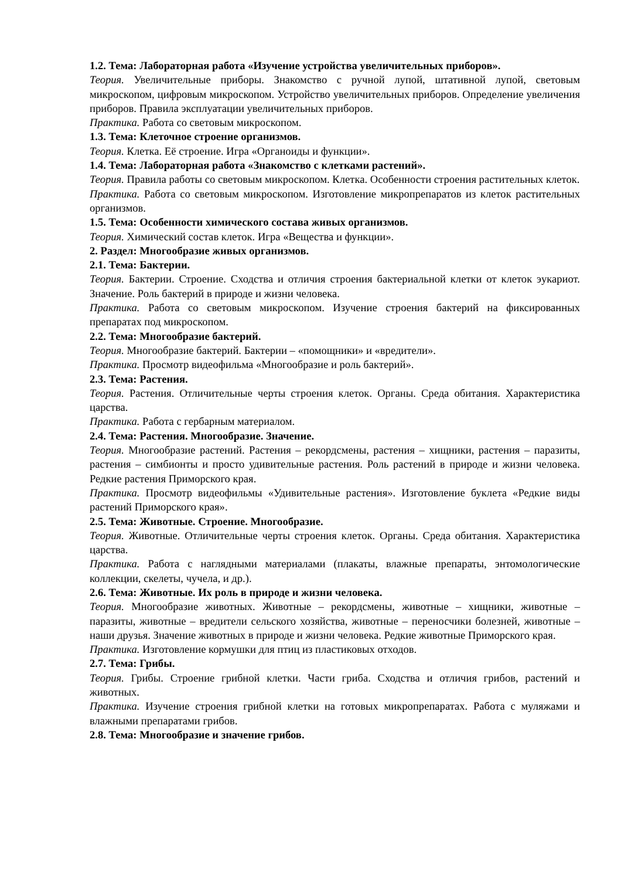1.2. Тема: Лабораторная работа «Изучение устройства увеличительных приборов».
Теория. Увеличительные приборы. Знакомство с ручной лупой, штативной лупой, световым микроскопом, цифровым микроскопом. Устройство увеличительных приборов. Определение увеличения приборов. Правила эксплуатации увеличительных приборов.
Практика. Работа со световым микроскопом.
1.3. Тема: Клеточное строение организмов.
Теория. Клетка. Её строение. Игра «Органоиды и функции».
1.4. Тема: Лабораторная работа «Знакомство с клетками растений».
Теория. Правила работы со световым микроскопом. Клетка. Особенности строения растительных клеток.
Практика. Работа со световым микроскопом. Изготовление микропрепаратов из клеток растительных организмов.
1.5. Тема: Особенности химического состава живых организмов.
Теория. Химический состав клеток. Игра «Вещества и функции».
2. Раздел: Многообразие живых организмов.
2.1. Тема: Бактерии.
Теория. Бактерии. Строение. Сходства и отличия строения бактериальной клетки от клеток эукариот. Значение. Роль бактерий в природе и жизни человека.
Практика. Работа со световым микроскопом. Изучение строения бактерий на фиксированных препаратах под микроскопом.
2.2. Тема: Многообразие бактерий.
Теория. Многообразие бактерий. Бактерии – «помощники» и «вредители».
Практика. Просмотр видеофильма «Многообразие и роль бактерий».
2.3. Тема: Растения.
Теория. Растения. Отличительные черты строения клеток. Органы. Среда обитания. Характеристика царства.
Практика. Работа с гербарным материалом.
2.4. Тема: Растения. Многообразие. Значение.
Теория. Многообразие растений. Растения – рекордсмены, растения – хищники, растения – паразиты, растения – симбионты и просто удивительные растения. Роль растений в природе и жизни человека. Редкие растения Приморского края.
Практика. Просмотр видеофильмы «Удивительные растения». Изготовление буклета «Редкие виды растений Приморского края».
2.5. Тема: Животные. Строение. Многообразие.
Теория. Животные. Отличительные черты строения клеток. Органы. Среда обитания. Характеристика царства.
Практика. Работа с наглядными материалами (плакаты, влажные препараты, энтомологические коллекции, скелеты, чучела, и др.).
2.6. Тема: Животные. Их роль в природе и жизни человека.
Теория. Многообразие животных. Животные – рекордсмены, животные – хищники, животные – паразиты, животные – вредители сельского хозяйства, животные – переносчики болезней, животные – наши друзья. Значение животных в природе и жизни человека. Редкие животные Приморского края.
Практика. Изготовление кормушки для птиц из пластиковых отходов.
2.7. Тема: Грибы.
Теория. Грибы. Строение грибной клетки. Части гриба. Сходства и отличия грибов, растений и животных.
Практика. Изучение строения грибной клетки на готовых микропрепаратах. Работа с муляжами и влажными препаратами грибов.
2.8. Тема: Многообразие и значение грибов.